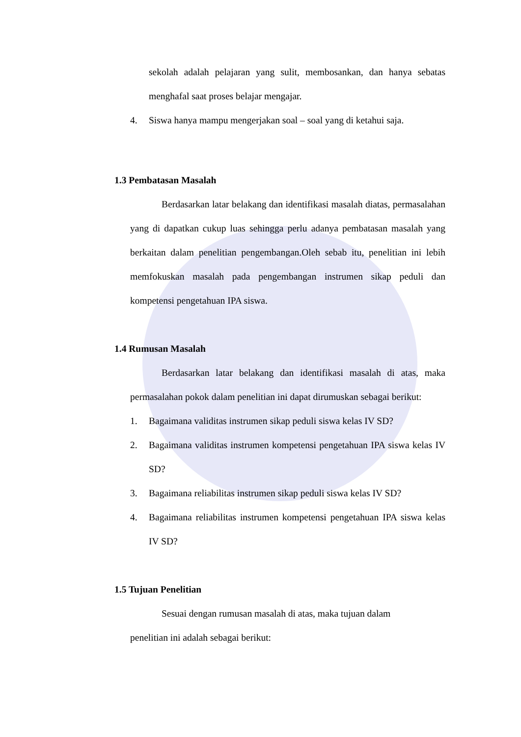sekolah adalah pelajaran yang sulit, membosankan, dan hanya sebatas menghafal saat proses belajar mengajar.
4. Siswa hanya mampu mengerjakan soal – soal yang di ketahui saja.
1.3 Pembatasan Masalah
Berdasarkan latar belakang dan identifikasi masalah diatas, permasalahan yang di dapatkan cukup luas sehingga perlu adanya pembatasan masalah yang berkaitan dalam penelitian pengembangan.Oleh sebab itu, penelitian ini lebih memfokuskan masalah pada pengembangan instrumen sikap peduli dan kompetensi pengetahuan IPA siswa.
1.4 Rumusan Masalah
Berdasarkan latar belakang dan identifikasi masalah di atas, maka permasalahan pokok dalam penelitian ini dapat dirumuskan sebagai berikut:
1. Bagaimana validitas instrumen sikap peduli siswa kelas IV SD?
2. Bagaimana validitas instrumen kompetensi pengetahuan IPA siswa kelas IV SD?
3. Bagaimana reliabilitas instrumen sikap peduli siswa kelas IV SD?
4. Bagaimana reliabilitas instrumen kompetensi pengetahuan IPA siswa kelas IV SD?
1.5 Tujuan Penelitian
Sesuai dengan rumusan masalah di atas, maka tujuan dalam
penelitian ini adalah sebagai berikut: